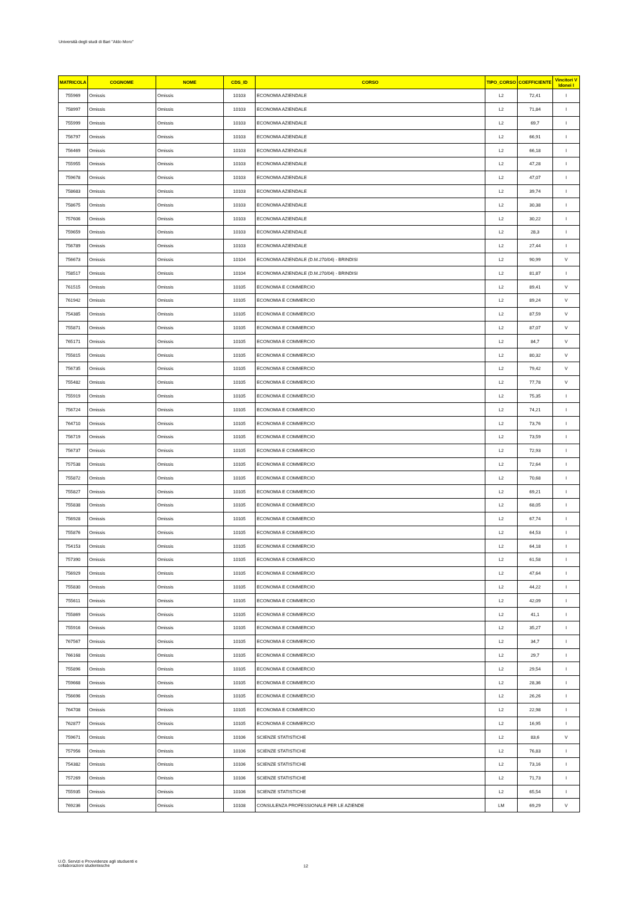Università degli studi di Bari "Aldo Moro"
| MATRICOLA | COGNOME | NOME | CDS_ID | CORSO | TIPO_CORSO | COEFFICIENTE | Vincitori V Idonei I |
| --- | --- | --- | --- | --- | --- | --- | --- |
| 755969 | Omissis | Omissis | 10103 | ECONOMIA AZIENDALE | L2 | 72,41 | I |
| 758997 | Omissis | Omissis | 10103 | ECONOMIA AZIENDALE | L2 | 71,84 | I |
| 755999 | Omissis | Omissis | 10103 | ECONOMIA AZIENDALE | L2 | 69,7 | I |
| 756797 | Omissis | Omissis | 10103 | ECONOMIA AZIENDALE | L2 | 66,91 | I |
| 756469 | Omissis | Omissis | 10103 | ECONOMIA AZIENDALE | L2 | 66,18 | I |
| 755955 | Omissis | Omissis | 10103 | ECONOMIA AZIENDALE | L2 | 47,28 | I |
| 759678 | Omissis | Omissis | 10103 | ECONOMIA AZIENDALE | L2 | 47,07 | I |
| 758683 | Omissis | Omissis | 10103 | ECONOMIA AZIENDALE | L2 | 39,74 | I |
| 758675 | Omissis | Omissis | 10103 | ECONOMIA AZIENDALE | L2 | 30,38 | I |
| 757606 | Omissis | Omissis | 10103 | ECONOMIA AZIENDALE | L2 | 30,22 | I |
| 759659 | Omissis | Omissis | 10103 | ECONOMIA AZIENDALE | L2 | 28,3 | I |
| 756789 | Omissis | Omissis | 10103 | ECONOMIA AZIENDALE | L2 | 27,44 | I |
| 756673 | Omissis | Omissis | 10104 | ECONOMIA AZIENDALE (D.M.270/04) - BRINDISI | L2 | 90,99 | V |
| 758517 | Omissis | Omissis | 10104 | ECONOMIA AZIENDALE (D.M.270/04) - BRINDISI | L2 | 81,87 | I |
| 761515 | Omissis | Omissis | 10105 | ECONOMIA E COMMERCIO | L2 | 89,41 | V |
| 761942 | Omissis | Omissis | 10105 | ECONOMIA E COMMERCIO | L2 | 89,24 | V |
| 754385 | Omissis | Omissis | 10105 | ECONOMIA E COMMERCIO | L2 | 87,59 | V |
| 755871 | Omissis | Omissis | 10105 | ECONOMIA E COMMERCIO | L2 | 87,07 | V |
| 765171 | Omissis | Omissis | 10105 | ECONOMIA E COMMERCIO | L2 | 84,7 | V |
| 755815 | Omissis | Omissis | 10105 | ECONOMIA E COMMERCIO | L2 | 80,32 | V |
| 756735 | Omissis | Omissis | 10105 | ECONOMIA E COMMERCIO | L2 | 79,42 | V |
| 755482 | Omissis | Omissis | 10105 | ECONOMIA E COMMERCIO | L2 | 77,78 | V |
| 755919 | Omissis | Omissis | 10105 | ECONOMIA E COMMERCIO | L2 | 75,35 | I |
| 756724 | Omissis | Omissis | 10105 | ECONOMIA E COMMERCIO | L2 | 74,21 | I |
| 764710 | Omissis | Omissis | 10105 | ECONOMIA E COMMERCIO | L2 | 73,76 | I |
| 756719 | Omissis | Omissis | 10105 | ECONOMIA E COMMERCIO | L2 | 73,59 | I |
| 756737 | Omissis | Omissis | 10105 | ECONOMIA E COMMERCIO | L2 | 72,93 | I |
| 757538 | Omissis | Omissis | 10105 | ECONOMIA E COMMERCIO | L2 | 72,64 | I |
| 755872 | Omissis | Omissis | 10105 | ECONOMIA E COMMERCIO | L2 | 70,68 | I |
| 755827 | Omissis | Omissis | 10105 | ECONOMIA E COMMERCIO | L2 | 69,21 | I |
| 755838 | Omissis | Omissis | 10105 | ECONOMIA E COMMERCIO | L2 | 68,05 | I |
| 756928 | Omissis | Omissis | 10105 | ECONOMIA E COMMERCIO | L2 | 67,74 | I |
| 755876 | Omissis | Omissis | 10105 | ECONOMIA E COMMERCIO | L2 | 64,53 | I |
| 754153 | Omissis | Omissis | 10105 | ECONOMIA E COMMERCIO | L2 | 64,18 | I |
| 757390 | Omissis | Omissis | 10105 | ECONOMIA E COMMERCIO | L2 | 61,58 | I |
| 756929 | Omissis | Omissis | 10105 | ECONOMIA E COMMERCIO | L2 | 47,64 | I |
| 755830 | Omissis | Omissis | 10105 | ECONOMIA E COMMERCIO | L2 | 44,22 | I |
| 755611 | Omissis | Omissis | 10105 | ECONOMIA E COMMERCIO | L2 | 42,09 | I |
| 755869 | Omissis | Omissis | 10105 | ECONOMIA E COMMERCIO | L2 | 41,1 | I |
| 755916 | Omissis | Omissis | 10105 | ECONOMIA E COMMERCIO | L2 | 35,27 | I |
| 767567 | Omissis | Omissis | 10105 | ECONOMIA E COMMERCIO | L2 | 34,7 | I |
| 766168 | Omissis | Omissis | 10105 | ECONOMIA E COMMERCIO | L2 | 29,7 | I |
| 755896 | Omissis | Omissis | 10105 | ECONOMIA E COMMERCIO | L2 | 29,54 | I |
| 759668 | Omissis | Omissis | 10105 | ECONOMIA E COMMERCIO | L2 | 28,36 | I |
| 756696 | Omissis | Omissis | 10105 | ECONOMIA E COMMERCIO | L2 | 26,26 | I |
| 764708 | Omissis | Omissis | 10105 | ECONOMIA E COMMERCIO | L2 | 22,98 | I |
| 762877 | Omissis | Omissis | 10105 | ECONOMIA E COMMERCIO | L2 | 16,95 | I |
| 759671 | Omissis | Omissis | 10106 | SCIENZE STATISTICHE | L2 | 83,6 | V |
| 757956 | Omissis | Omissis | 10106 | SCIENZE STATISTICHE | L2 | 76,83 | I |
| 754382 | Omissis | Omissis | 10106 | SCIENZE STATISTICHE | L2 | 73,16 | I |
| 757269 | Omissis | Omissis | 10106 | SCIENZE STATISTICHE | L2 | 71,73 | I |
| 755935 | Omissis | Omissis | 10106 | SCIENZE STATISTICHE | L2 | 65,54 | I |
| 769236 | Omissis | Omissis | 10108 | CONSULENZA PROFESSIONALE PER LE AZIENDE | LM | 69,29 | V |
U.O. Servizi e Provvidenze agli studuenti e
collaborazioni studentesche
12